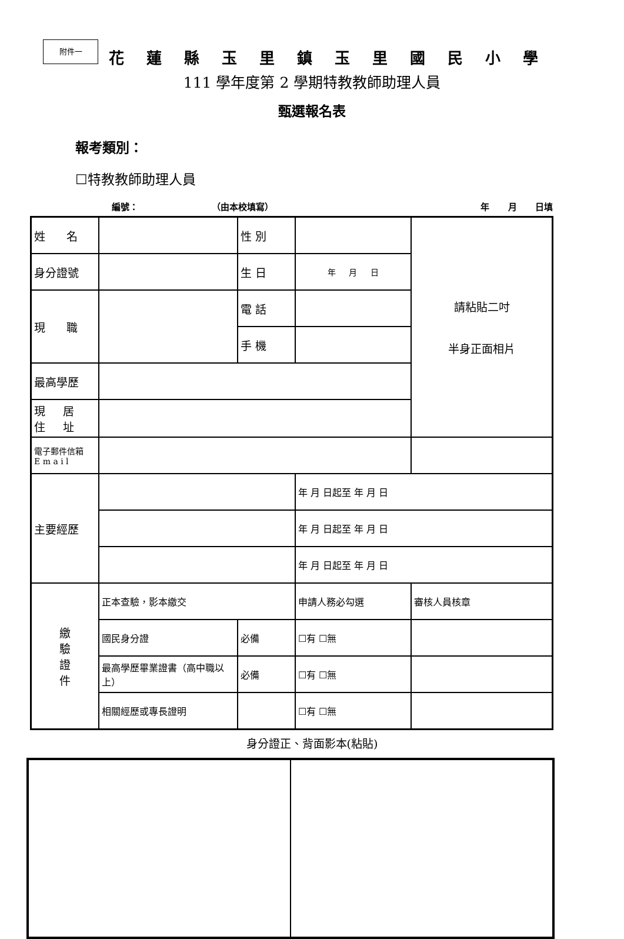附件一
花蓮縣玉里鎮玉里國民小學
111 學年度第 2 學期特教教師助理人員
甄選報名表
報考類別：
☐特教教師助理人員
編號： （由本校填寫） 年 月 日填
| 姓 名 | | 性 別 | | 請粘貼二吋 半身正面相片 |
| 身分證號 | | 生 日 | 年 月 日 | |
| 現 職 | | 電 話 | | |
| | | 手 機 | | |
| 最高學歷 | | | | |
| 現 居 住 址 | | | | |
| 電子郵件信箱 E m a i l | | | | |
| 主要經歷 | | | 年 月 日起至 年 月 日 | |
| | | | 年 月 日起至 年 月 日 | |
| | | | 年 月 日起至 年 月 日 | |
| 繳 驗 證 件 | 正本查驗，影本繳交 | | 申請人務必勾選 | 審核人員核章 |
| | 國民身分證 | 必備 | ☐有 ☐無 | |
| | 最高學歷畢業證書（高中職以上） | 必備 | ☐有 ☐無 | |
| | 相關經歷或專長證明 | | ☐有 ☐無 | |
身分證正、背面影本(粘貼)